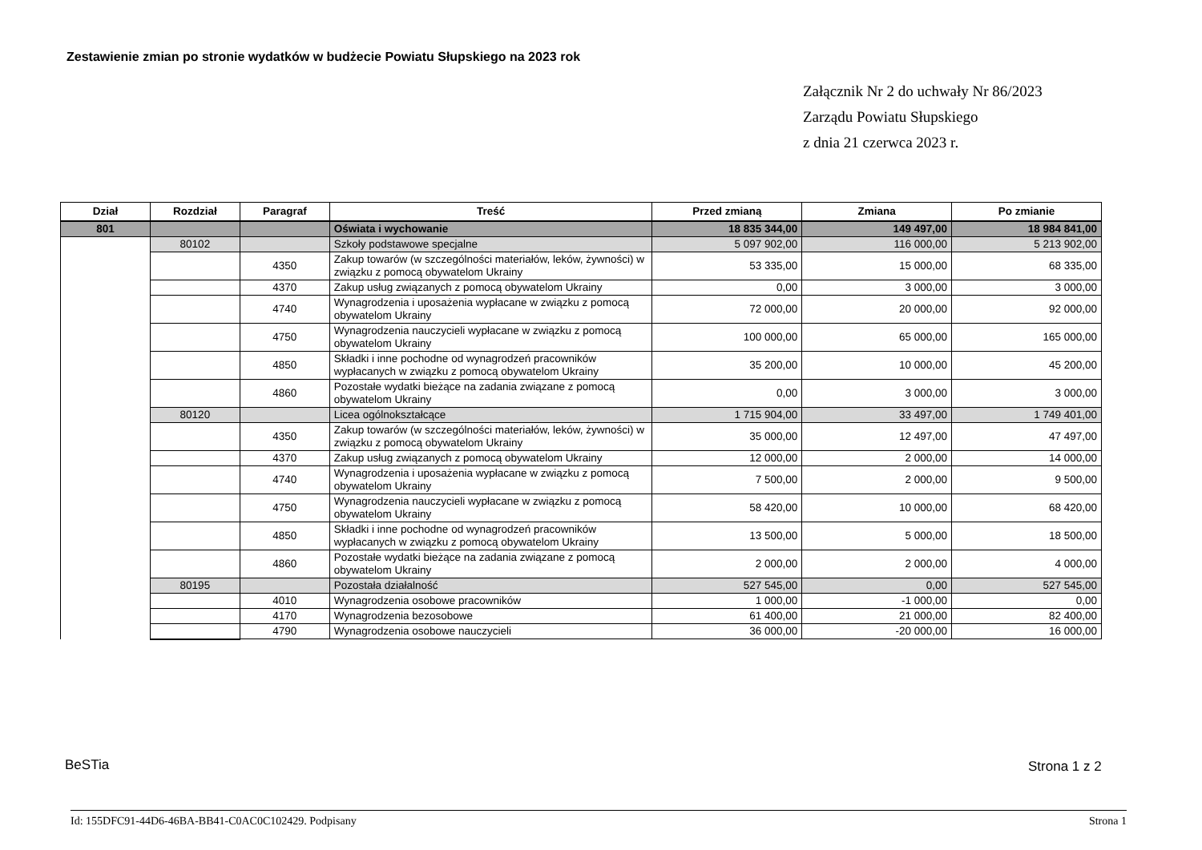Zestawienie zmian po stronie wydatków w budżecie Powiatu Słupskiego na 2023 rok
Załącznik Nr 2 do uchwały Nr 86/2023
Zarządu Powiatu Słupskiego
z dnia 21 czerwca 2023 r.
| Dział | Rozdział | Paragraf | Treść | Przed zmianą | Zmiana | Po zmianie |
| --- | --- | --- | --- | --- | --- | --- |
| 801 | | | Oświata i wychowanie | 18 835 344,00 | 149 497,00 | 18 984 841,00 |
| | 80102 | | Szkoły podstawowe specjalne | 5 097 902,00 | 116 000,00 | 5 213 902,00 |
| | | 4350 | Zakup towarów (w szczególności materiałów, leków, żywności) w związku z pomocą obywatelom Ukrainy | 53 335,00 | 15 000,00 | 68 335,00 |
| | | 4370 | Zakup usług związanych z pomocą obywatelom Ukrainy | 0,00 | 3 000,00 | 3 000,00 |
| | | 4740 | Wynagrodzenia i uposażenia wypłacane w związku z pomocą obywatelom Ukrainy | 72 000,00 | 20 000,00 | 92 000,00 |
| | | 4750 | Wynagrodzenia nauczycieli wypłacane w związku z pomocą obywatelom Ukrainy | 100 000,00 | 65 000,00 | 165 000,00 |
| | | 4850 | Składki i inne pochodne od wynagrodzeń pracowników wypłacanych w związku z pomocą obywatelom Ukrainy | 35 200,00 | 10 000,00 | 45 200,00 |
| | | 4860 | Pozostałe wydatki bieżące na zadania związane z pomocą obywatelom Ukrainy | 0,00 | 3 000,00 | 3 000,00 |
| | 80120 | | Licea ogólnokształcące | 1 715 904,00 | 33 497,00 | 1 749 401,00 |
| | | 4350 | Zakup towarów (w szczególności materiałów, leków, żywności) w związku z pomocą obywatelom Ukrainy | 35 000,00 | 12 497,00 | 47 497,00 |
| | | 4370 | Zakup usług związanych z pomocą obywatelom Ukrainy | 12 000,00 | 2 000,00 | 14 000,00 |
| | | 4740 | Wynagrodzenia i uposażenia wypłacane w związku z pomocą obywatelom Ukrainy | 7 500,00 | 2 000,00 | 9 500,00 |
| | | 4750 | Wynagrodzenia nauczycieli wypłacane w związku z pomocą obywatelom Ukrainy | 58 420,00 | 10 000,00 | 68 420,00 |
| | | 4850 | Składki i inne pochodne od wynagrodzeń pracowników wypłacanych w związku z pomocą obywatelom Ukrainy | 13 500,00 | 5 000,00 | 18 500,00 |
| | | 4860 | Pozostałe wydatki bieżące na zadania związane z pomocą obywatelom Ukrainy | 2 000,00 | 2 000,00 | 4 000,00 |
| | 80195 | | Pozostała działalność | 527 545,00 | 0,00 | 527 545,00 |
| | | 4010 | Wynagrodzenia osobowe pracowników | 1 000,00 | -1 000,00 | 0,00 |
| | | 4170 | Wynagrodzenia bezosobowe | 61 400,00 | 21 000,00 | 82 400,00 |
| | | 4790 | Wynagrodzenia osobowe nauczycieli | 36 000,00 | -20 000,00 | 16 000,00 |
BeSTia Strona 1 z 2
Id: 155DFC91-44D6-46BA-BB41-C0AC0C102429. Podpisany Strona 1